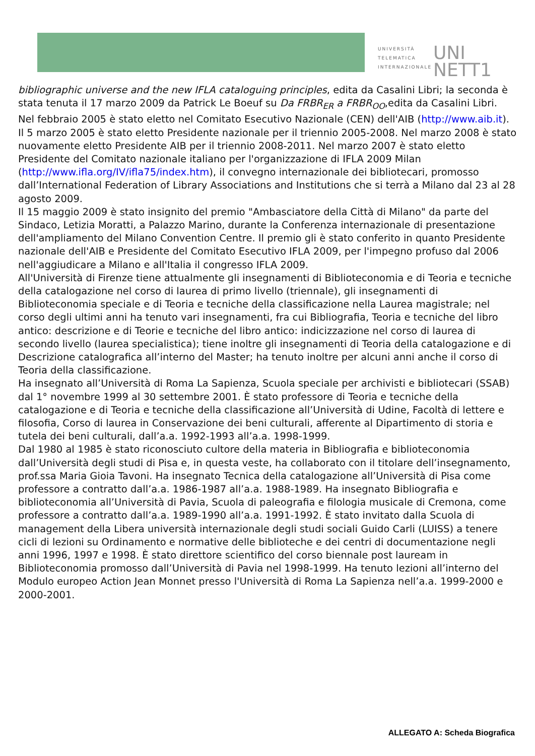UNIVERSITÀ
TELEMATICA
INTERNAZIONALE
UNI NETT1
bibliographic universe and the new IFLA cataloguing principles, edita da Casalini Libri; la seconda è stata tenuta il 17 marzo 2009 da Patrick Le Boeuf su Da FRBR<sub>ER</sub> a FRBR<sub>OO</sub>,edita da Casalini Libri.
Nel febbraio 2005 è stato eletto nel Comitato Esecutivo Nazionale (CEN) dell'AIB (http://www.aib.it). Il 5 marzo 2005 è stato eletto Presidente nazionale per il triennio 2005-2008. Nel marzo 2008 è stato nuovamente eletto Presidente AIB per il triennio 2008-2011. Nel marzo 2007 è stato eletto Presidente del Comitato nazionale italiano per l'organizzazione di IFLA 2009 Milan (http://www.ifla.org/IV/ifla75/index.htm), il convegno internazionale dei bibliotecari, promosso dall’International Federation of Library Associations and Institutions che si terrà a Milano dal 23 al 28 agosto 2009.
Il 15 maggio 2009 è stato insignito del premio "Ambasciatore della Città di Milano" da parte del Sindaco, Letizia Moratti, a Palazzo Marino, durante la Conferenza internazionale di presentazione dell'ampliamento del Milano Convention Centre. Il premio gli è stato conferito in quanto Presidente nazionale dell'AIB e Presidente del Comitato Esecutivo IFLA 2009, per l'impegno profuso dal 2006 nell'aggiudicare a Milano e all'Italia il congresso IFLA 2009.
All'Università di Firenze tiene attualmente gli insegnamenti di Biblioteconomia e di Teoria e tecniche della catalogazione nel corso di laurea di primo livello (triennale), gli insegnamenti di Biblioteconomia speciale e di Teoria e tecniche della classificazione nella Laurea magistrale; nel corso degli ultimi anni ha tenuto vari insegnamenti, fra cui Bibliografia, Teoria e tecniche del libro antico: descrizione e di Teorie e tecniche del libro antico: indicizzazione nel corso di laurea di secondo livello (laurea specialistica); tiene inoltre gli insegnamenti di Teoria della catalogazione e di Descrizione catalografica all’interno del Master; ha tenuto inoltre per alcuni anni anche il corso di Teoria della classificazione.
Ha insegnato all’Università di Roma La Sapienza, Scuola speciale per archivisti e bibliotecari (SSAB) dal 1° novembre 1999 al 30 settembre 2001. È stato professore di Teoria e tecniche della catalogazione e di Teoria e tecniche della classificazione all’Università di Udine, Facoltà di lettere e filosofia, Corso di laurea in Conservazione dei beni culturali, afferente al Dipartimento di storia e tutela dei beni culturali, dall’a.a. 1992-1993 all’a.a. 1998-1999.
Dal 1980 al 1985 è stato riconosciuto cultore della materia in Bibliografia e biblioteconomia dall’Università degli studi di Pisa e, in questa veste, ha collaborato con il titolare dell’insegnamento, prof.ssa Maria Gioia Tavoni. Ha insegnato Tecnica della catalogazione all’Università di Pisa come professore a contratto dall’a.a. 1986-1987 all’a.a. 1988-1989. Ha insegnato Bibliografia e biblioteconomia all’Università di Pavia, Scuola di paleografia e filologia musicale di Cremona, come professore a contratto dall’a.a. 1989-1990 all’a.a. 1991-1992. È stato invitato dalla Scuola di management della Libera università internazionale degli studi sociali Guido Carli (LUISS) a tenere cicli di lezioni su Ordinamento e normative delle biblioteche e dei centri di documentazione negli anni 1996, 1997 e 1998. È stato direttore scientifico del corso biennale post lauream in Biblioteconomia promosso dall’Università di Pavia nel 1998-1999. Ha tenuto lezioni all’interno del Modulo europeo Action Jean Monnet presso l'Università di Roma La Sapienza nell’a.a. 1999-2000 e 2000-2001.
ALLEGATO A: Scheda Biografica